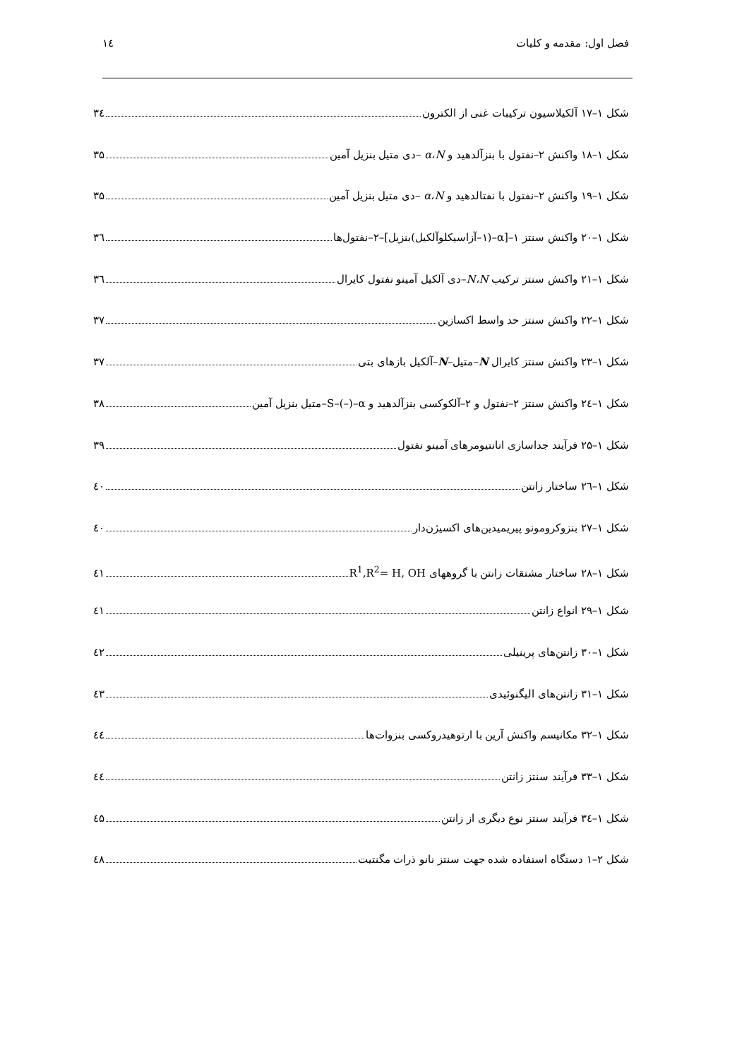فصل اول: مقدمه و کلیات ۱٤
شکل ۱–۱۷ آلکیلاسیون ترکیبات غنی از الکترون ۳٤
شکل ۱–۱۸ واکنش ۲–نفتول با بنزآلدهید و α،N –دی متیل بنزیل آمین ۳۵
شکل ۱–۱۹ واکنش ۲–نفتول با نفتالدهید و α،N –دی متیل بنزیل آمین ۳۵
شکل ۱–۲۰ واکنش سنتز ۱–[α–(۱–آزاسیکلوآلکیل)بنزیل]–۲–نفتول‌ها ۳٦
شکل ۱–۲۱ واکنش سنتز ترکیب N،N–دی آلکیل آمینو نفتول کایرال ۳٦
شکل ۱–۲۲ واکنش سنتز حد واسط اکسازین ۳۷
شکل ۱–۲۳ واکنش سنتز کایرال N–متیل–N–آلکیل بازهای بتی ۳۷
شکل ۱–۲٤ واکنش سنتز ۲–نفتول و ۲–آلکوکسی بنزآلدهید و S–(–)–α–متیل بنزیل آمین ۳۸
شکل ۱–۲۵ فرآیند جداسازی انانتیومرهای آمینو نفتول ۳۹
شکل ۱–۲٦ ساختار زانتن ٤۰
شکل ۱–۲۷ بنزوکرومونو پیریمیدین‌های اکسیژن‌دار ٤۰
شکل ۱–۲۸ ساختار مشتقات زانتن با گروههای R<sup>1</sup>,R<sup>2</sup>= H, OH ٤۱
شکل ۱–۲۹ انواع زانتن ٤۱
شکل ۱–۳۰ زانتن‌های پرینیلی ٤۲
شکل ۱–۳۱ زانتن‌های الیگنوئیدی ٤۳
شکل ۱–۳۲ مکانیسم واکنش آرین با ارتوهیدروکسی بنزوات‌ها ٤٤
شکل ۱–۳۳ فرآیند سنتز زانتن ٤٤
شکل ۱–۳٤ فرآیند سنتز نوع دیگری از زانتن ٤۵
شکل ۲–۱ دستگاه استفاده شده جهت سنتز نانو ذرات مگنتیت ٤۸